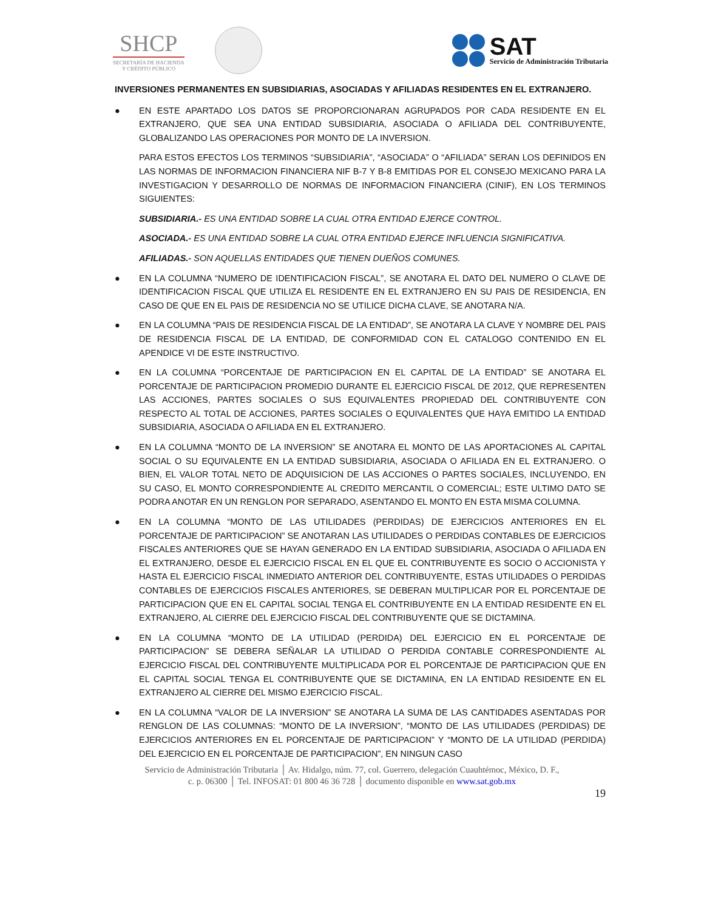SHCP
SECRETARÍA DE HACIENDA
Y CRÉDITO PÚBLICO
SAT
Servicio de Administración Tributaria
INVERSIONES PERMANENTES EN SUBSIDIARIAS, ASOCIADAS Y AFILIADAS RESIDENTES EN EL EXTRANJERO.
● EN ESTE APARTADO LOS DATOS SE PROPORCIONARAN AGRUPADOS POR CADA RESIDENTE EN EL EXTRANJERO, QUE SEA UNA ENTIDAD SUBSIDIARIA, ASOCIADA O AFILIADA DEL CONTRIBUYENTE, GLOBALIZANDO LAS OPERACIONES POR MONTO DE LA INVERSION.
PARA ESTOS EFECTOS LOS TERMINOS “SUBSIDIARIA”, “ASOCIADA” O “AFILIADA” SERAN LOS DEFINIDOS EN LAS NORMAS DE INFORMACION FINANCIERA NIF B-7 Y B-8 EMITIDAS POR EL CONSEJO MEXICANO PARA LA INVESTIGACION Y DESARROLLO DE NORMAS DE INFORMACION FINANCIERA (CINIF), EN LOS TERMINOS SIGUIENTES:
SUBSIDIARIA.- ES UNA ENTIDAD SOBRE LA CUAL OTRA ENTIDAD EJERCE CONTROL.
ASOCIADA.- ES UNA ENTIDAD SOBRE LA CUAL OTRA ENTIDAD EJERCE INFLUENCIA SIGNIFICATIVA.
AFILIADAS.- SON AQUELLAS ENTIDADES QUE TIENEN DUEÑOS COMUNES.
● EN LA COLUMNA “NUMERO DE IDENTIFICACION FISCAL”, SE ANOTARA EL DATO DEL NUMERO O CLAVE DE IDENTIFICACION FISCAL QUE UTILIZA EL RESIDENTE EN EL EXTRANJERO EN SU PAIS DE RESIDENCIA, EN CASO DE QUE EN EL PAIS DE RESIDENCIA NO SE UTILICE DICHA CLAVE, SE ANOTARA N/A.
● EN LA COLUMNA “PAIS DE RESIDENCIA FISCAL DE LA ENTIDAD”, SE ANOTARA LA CLAVE Y NOMBRE DEL PAIS DE RESIDENCIA FISCAL DE LA ENTIDAD, DE CONFORMIDAD CON EL CATALOGO CONTENIDO EN EL APENDICE VI DE ESTE INSTRUCTIVO.
● EN LA COLUMNA “PORCENTAJE DE PARTICIPACION EN EL CAPITAL DE LA ENTIDAD” SE ANOTARA EL PORCENTAJE DE PARTICIPACION PROMEDIO DURANTE EL EJERCICIO FISCAL DE 2012, QUE REPRESENTEN LAS ACCIONES, PARTES SOCIALES O SUS EQUIVALENTES PROPIEDAD DEL CONTRIBUYENTE CON RESPECTO AL TOTAL DE ACCIONES, PARTES SOCIALES O EQUIVALENTES QUE HAYA EMITIDO LA ENTIDAD SUBSIDIARIA, ASOCIADA O AFILIADA EN EL EXTRANJERO.
● EN LA COLUMNA “MONTO DE LA INVERSION” SE ANOTARA EL MONTO DE LAS APORTACIONES AL CAPITAL SOCIAL O SU EQUIVALENTE EN LA ENTIDAD SUBSIDIARIA, ASOCIADA O AFILIADA EN EL EXTRANJERO. O BIEN, EL VALOR TOTAL NETO DE ADQUISICION DE LAS ACCIONES O PARTES SOCIALES, INCLUYENDO, EN SU CASO, EL MONTO CORRESPONDIENTE AL CREDITO MERCANTIL O COMERCIAL; ESTE ULTIMO DATO SE PODRA ANOTAR EN UN RENGLON POR SEPARADO, ASENTANDO EL MONTO EN ESTA MISMA COLUMNA.
● EN LA COLUMNA “MONTO DE LAS UTILIDADES (PERDIDAS) DE EJERCICIOS ANTERIORES EN EL PORCENTAJE DE PARTICIPACION” SE ANOTARAN LAS UTILIDADES O PERDIDAS CONTABLES DE EJERCICIOS FISCALES ANTERIORES QUE SE HAYAN GENERADO EN LA ENTIDAD SUBSIDIARIA, ASOCIADA O AFILIADA EN EL EXTRANJERO, DESDE EL EJERCICIO FISCAL EN EL QUE EL CONTRIBUYENTE ES SOCIO O ACCIONISTA Y HASTA EL EJERCICIO FISCAL INMEDIATO ANTERIOR DEL CONTRIBUYENTE, ESTAS UTILIDADES O PERDIDAS CONTABLES DE EJERCICIOS FISCALES ANTERIORES, SE DEBERAN MULTIPLICAR POR EL PORCENTAJE DE PARTICIPACION QUE EN EL CAPITAL SOCIAL TENGA EL CONTRIBUYENTE EN LA ENTIDAD RESIDENTE EN EL EXTRANJERO, AL CIERRE DEL EJERCICIO FISCAL DEL CONTRIBUYENTE QUE SE DICTAMINA.
● EN LA COLUMNA “MONTO DE LA UTILIDAD (PERDIDA) DEL EJERCICIO EN EL PORCENTAJE DE PARTICIPACION” SE DEBERA SEÑALAR LA UTILIDAD O PERDIDA CONTABLE CORRESPONDIENTE AL EJERCICIO FISCAL DEL CONTRIBUYENTE MULTIPLICADA POR EL PORCENTAJE DE PARTICIPACION QUE EN EL CAPITAL SOCIAL TENGA EL CONTRIBUYENTE QUE SE DICTAMINA, EN LA ENTIDAD RESIDENTE EN EL EXTRANJERO AL CIERRE DEL MISMO EJERCICIO FISCAL.
● EN LA COLUMNA “VALOR DE LA INVERSION” SE ANOTARA LA SUMA DE LAS CANTIDADES ASENTADAS POR RENGLON DE LAS COLUMNAS: “MONTO DE LA INVERSION”, “MONTO DE LAS UTILIDADES (PERDIDAS) DE EJERCICIOS ANTERIORES EN EL PORCENTAJE DE PARTICIPACION” Y “MONTO DE LA UTILIDAD (PERDIDA) DEL EJERCICIO EN EL PORCENTAJE DE PARTICIPACION”, EN NINGUN CASO
Servicio de Administración Tributaria │ Av. Hidalgo, núm. 77, col. Guerrero, delegación Cuauhtémoc, México, D. F.,
c. p. 06300 │ Tel. INFOSAT: 01 800 46 36 728 │ documento disponible en www.sat.gob.mx
19